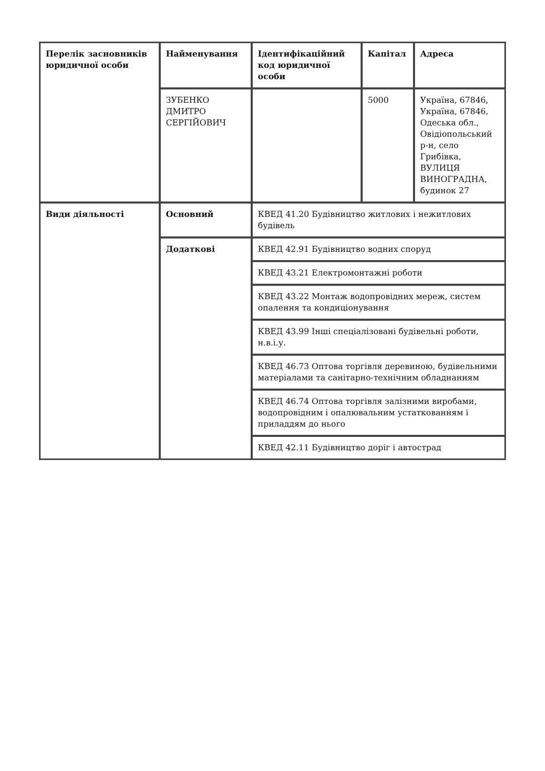| Перелік засновників юридичної особи | Найменування | Ідентифікаційний код юридичної особи | Капітал | Адреса |
| --- | --- | --- | --- | --- |
| | ЗУБЕНКО ДМИТРО СЕРГІЙОВИЧ | | 5000 | Україна, 67846, Україна, 67846, Одеська обл., Овідіопольський р-н, село Грибівка, ВУЛИЦЯ ВИНОГРАДНА, будинок 27 |
| Види діяльності | Основний | КВЕД 41.20 Будівництво житлових і нежитлових будівель | | |
| | Додаткові | КВЕД 42.91 Будівництво водних споруд | | |
| | | КВЕД 43.21 Електромонтажні роботи | | |
| | | КВЕД 43.22 Монтаж водопровідних мереж, систем опалення та кондиціонування | | |
| | | КВЕД 43.99 Інші спеціалізовані будівельні роботи, н.в.і.у. | | |
| | | КВЕД 46.73 Оптова торгівля деревиною, будівельними матеріалами та санітарно-технічним обладнанням | | |
| | | КВЕД 46.74 Оптова торгівля залізними виробами, водопровідним і опалювальним устаткованням і приладдям до нього | | |
| | | КВЕД 42.11 Будівництво доріг і автострад | | |